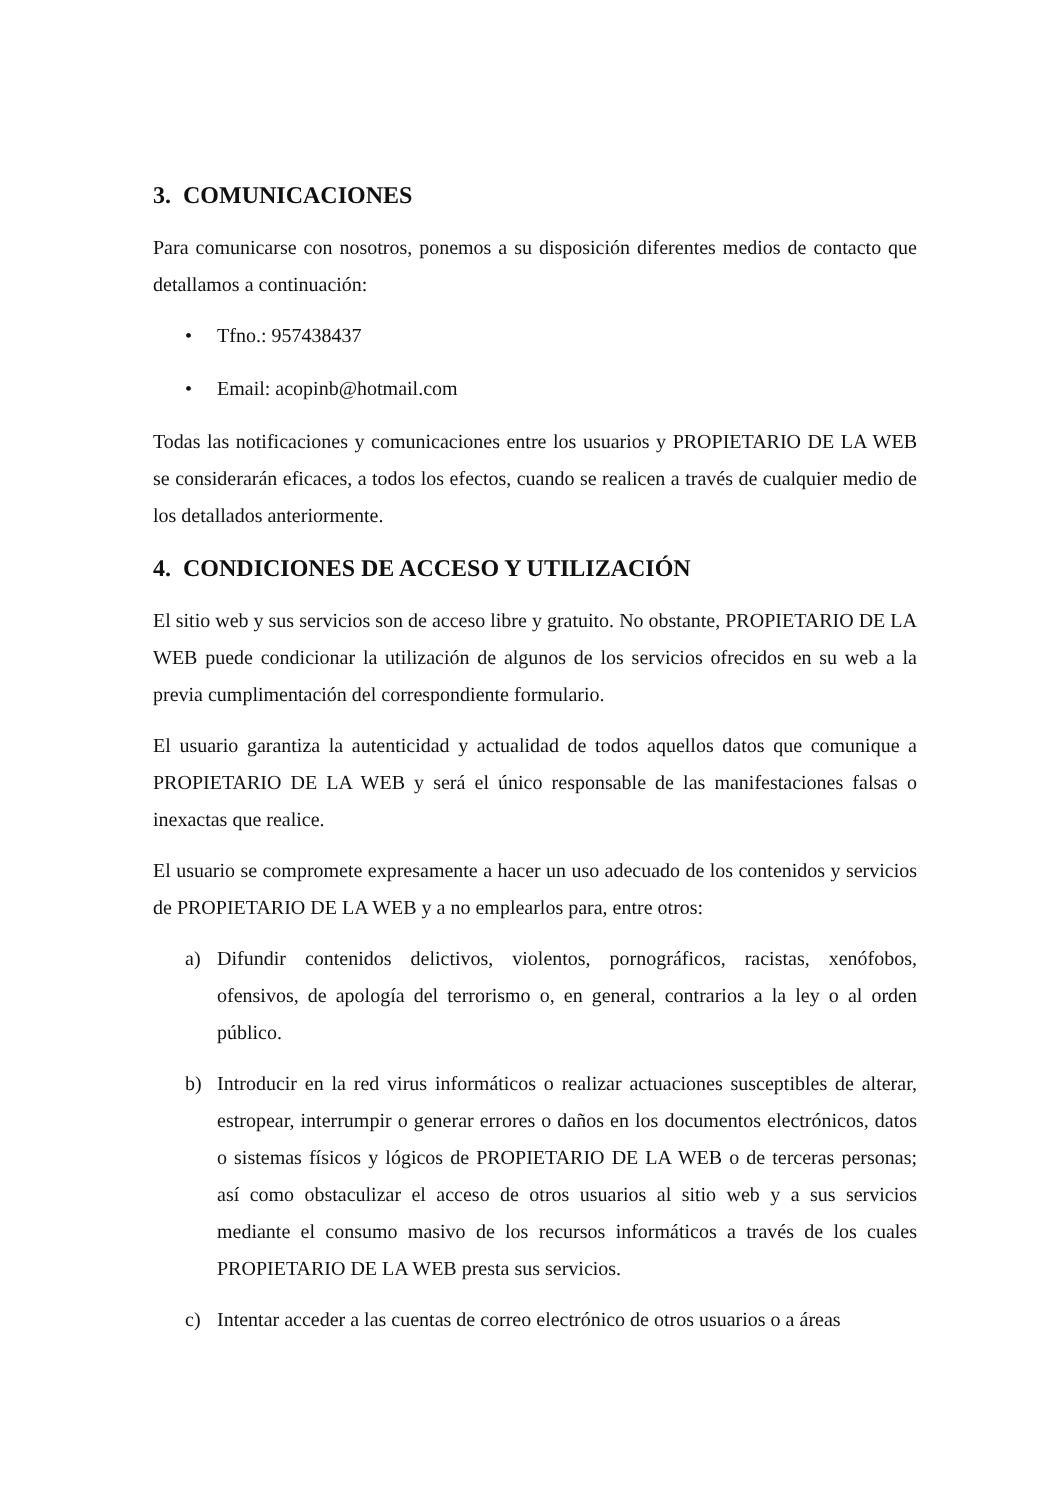3. COMUNICACIONES
Para comunicarse con nosotros, ponemos a su disposición diferentes medios de contacto que detallamos a continuación:
• Tfno.: 957438437
• Email: acopinb@hotmail.com
Todas las notificaciones y comunicaciones entre los usuarios y PROPIETARIO DE LA WEB se considerarán eficaces, a todos los efectos, cuando se realicen a través de cualquier medio de los detallados anteriormente.
4. CONDICIONES DE ACCESO Y UTILIZACIÓN
El sitio web y sus servicios son de acceso libre y gratuito. No obstante, PROPIETARIO DE LA WEB puede condicionar la utilización de algunos de los servicios ofrecidos en su web a la previa cumplimentación del correspondiente formulario.
El usuario garantiza la autenticidad y actualidad de todos aquellos datos que comunique a PROPIETARIO DE LA WEB y será el único responsable de las manifestaciones falsas o inexactas que realice.
El usuario se compromete expresamente a hacer un uso adecuado de los contenidos y servicios de PROPIETARIO DE LA WEB y a no emplearlos para, entre otros:
a) Difundir contenidos delictivos, violentos, pornográficos, racistas, xenófobos, ofensivos, de apología del terrorismo o, en general, contrarios a la ley o al orden público.
b) Introducir en la red virus informáticos o realizar actuaciones susceptibles de alterar, estropear, interrumpir o generar errores o daños en los documentos electrónicos, datos o sistemas físicos y lógicos de PROPIETARIO DE LA WEB o de terceras personas; así como obstaculizar el acceso de otros usuarios al sitio web y a sus servicios mediante el consumo masivo de los recursos informáticos a través de los cuales PROPIETARIO DE LA WEB presta sus servicios.
c) Intentar acceder a las cuentas de correo electrónico de otros usuarios o a áreas